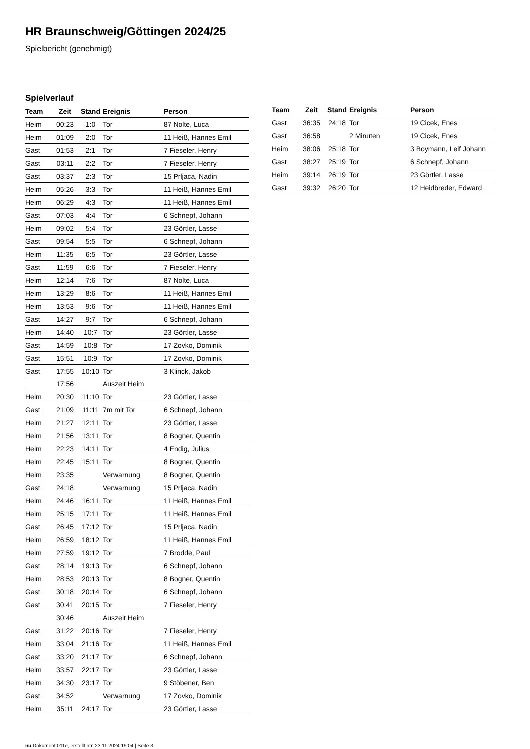HR Braunschweig/Göttingen 2024/25
Spielbericht (genehmigt)
Spielverlauf
| Team | Zeit | Stand | Ereignis | Person |
| --- | --- | --- | --- | --- |
| Heim | 00:23 | 1:0 | Tor | 87 Nolte, Luca |
| Heim | 01:09 | 2:0 | Tor | 11 Heiß, Hannes Emil |
| Gast | 01:53 | 2:1 | Tor | 7 Fieseler, Henry |
| Gast | 03:11 | 2:2 | Tor | 7 Fieseler, Henry |
| Gast | 03:37 | 2:3 | Tor | 15 Prljaca, Nadin |
| Heim | 05:26 | 3:3 | Tor | 11 Heiß, Hannes Emil |
| Heim | 06:29 | 4:3 | Tor | 11 Heiß, Hannes Emil |
| Gast | 07:03 | 4:4 | Tor | 6 Schnepf, Johann |
| Heim | 09:02 | 5:4 | Tor | 23 Görtler, Lasse |
| Gast | 09:54 | 5:5 | Tor | 6 Schnepf, Johann |
| Heim | 11:35 | 6:5 | Tor | 23 Görtler, Lasse |
| Gast | 11:59 | 6:6 | Tor | 7 Fieseler, Henry |
| Heim | 12:14 | 7:6 | Tor | 87 Nolte, Luca |
| Heim | 13:29 | 8:6 | Tor | 11 Heiß, Hannes Emil |
| Heim | 13:53 | 9:6 | Tor | 11 Heiß, Hannes Emil |
| Gast | 14:27 | 9:7 | Tor | 6 Schnepf, Johann |
| Heim | 14:40 | 10:7 | Tor | 23 Görtler, Lasse |
| Gast | 14:59 | 10:8 | Tor | 17 Zovko, Dominik |
| Gast | 15:51 | 10:9 | Tor | 17 Zovko, Dominik |
| Gast | 17:55 | 10:10 | Tor | 3 Klinck, Jakob |
| | 17:56 | | Auszeit Heim | |
| Heim | 20:30 | 11:10 | Tor | 23 Görtler, Lasse |
| Gast | 21:09 | 11:11 | 7m mit Tor | 6 Schnepf, Johann |
| Heim | 21:27 | 12:11 | Tor | 23 Görtler, Lasse |
| Heim | 21:56 | 13:11 | Tor | 8 Bogner, Quentin |
| Heim | 22:23 | 14:11 | Tor | 4 Endig, Julius |
| Heim | 22:45 | 15:11 | Tor | 8 Bogner, Quentin |
| Heim | 23:35 | | Verwarnung | 8 Bogner, Quentin |
| Gast | 24:18 | | Verwarnung | 15 Prljaca, Nadin |
| Heim | 24:46 | 16:11 | Tor | 11 Heiß, Hannes Emil |
| Heim | 25:15 | 17:11 | Tor | 11 Heiß, Hannes Emil |
| Gast | 26:45 | 17:12 | Tor | 15 Prljaca, Nadin |
| Heim | 26:59 | 18:12 | Tor | 11 Heiß, Hannes Emil |
| Heim | 27:59 | 19:12 | Tor | 7 Brodde, Paul |
| Gast | 28:14 | 19:13 | Tor | 6 Schnepf, Johann |
| Heim | 28:53 | 20:13 | Tor | 8 Bogner, Quentin |
| Gast | 30:18 | 20:14 | Tor | 6 Schnepf, Johann |
| Gast | 30:41 | 20:15 | Tor | 7 Fieseler, Henry |
| | 30:46 | | Auszeit Heim | |
| Gast | 31:22 | 20:16 | Tor | 7 Fieseler, Henry |
| Heim | 33:04 | 21:16 | Tor | 11 Heiß, Hannes Emil |
| Gast | 33:20 | 21:17 | Tor | 6 Schnepf, Johann |
| Heim | 33:57 | 22:17 | Tor | 23 Görtler, Lasse |
| Heim | 34:30 | 23:17 | Tor | 9 Stöbener, Ben |
| Gast | 34:52 | | Verwarnung | 17 Zovko, Dominik |
| Heim | 35:11 | 24:17 | Tor | 23 Görtler, Lasse |
| Team | Zeit | Stand | Ereignis | Person |
| --- | --- | --- | --- | --- |
| Gast | 36:35 | 24:18 | Tor | 19 Cicek, Enes |
| Gast | 36:58 | | 2 Minuten | 19 Cicek, Enes |
| Heim | 38:06 | 25:18 | Tor | 3 Boymann, Leif Johann |
| Gast | 38:27 | 25:19 | Tor | 6 Schnepf, Johann |
| Heim | 39:14 | 26:19 | Tor | 23 Görtler, Lasse |
| Gast | 39:32 | 26:20 | Tor | 12 Heidbreder, Edward |
nu.Dokument 011e, erstellt am 23.11.2024 19:04 | Seite 3